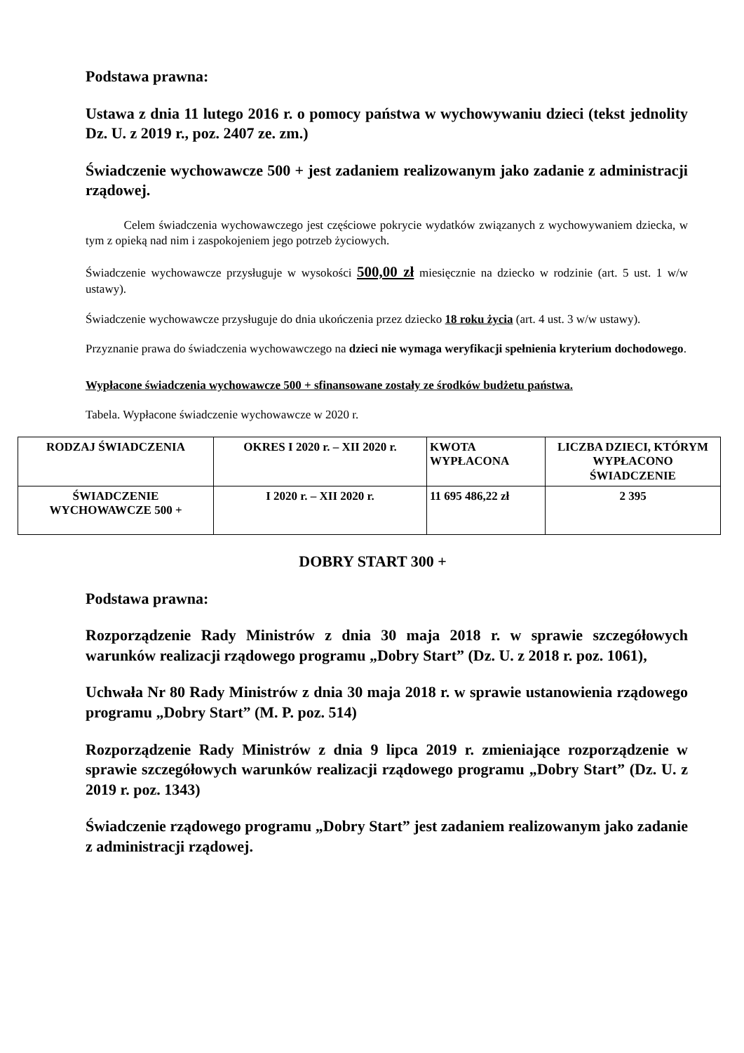Podstawa prawna:
Ustawa z dnia 11 lutego 2016 r. o pomocy państwa w wychowywaniu dzieci (tekst jednolity Dz. U. z 2019 r., poz. 2407 ze. zm.)
Świadczenie wychowawcze 500 + jest zadaniem realizowanym jako zadanie z administracji rządowej.
Celem świadczenia wychowawczego jest częściowe pokrycie wydatków związanych z wychowywaniem dziecka, w tym z opieką nad nim i zaspokojeniem jego potrzeb życiowych.
Świadczenie wychowawcze przysługuje w wysokości 500,00 zł miesięcznie na dziecko w rodzinie (art. 5 ust. 1 w/w ustawy).
Świadczenie wychowawcze przysługuje do dnia ukończenia przez dziecko 18 roku życia (art. 4 ust. 3 w/w ustawy).
Przyznanie prawa do świadczenia wychowawczego na dzieci nie wymaga weryfikacji spełnienia kryterium dochodowego.
Wypłacone świadczenia wychowawcze 500 + sfinansowane zostały ze środków budżetu państwa.
Tabela. Wypłacone świadczenie wychowawcze w 2020 r.
| RODZAJ ŚWIADCZENIA | OKRES I 2020 r. – XII 2020 r. | KWOTA WYPŁACONA | LICZBA DZIECI, KTÓRYM WYPŁACONO ŚWIADCZENIE |
| --- | --- | --- | --- |
| ŚWIADCZENIE WYCHOWAWCZE 500 + | I 2020 r. – XII 2020 r. | 11 695 486,22 zł | 2 395 |
DOBRY START 300 +
Podstawa prawna:
Rozporządzenie Rady Ministrów z dnia 30 maja 2018 r. w sprawie szczegółowych warunków realizacji rządowego programu „Dobry Start” (Dz. U. z 2018 r. poz. 1061),
Uchwała Nr 80 Rady Ministrów z dnia 30 maja 2018 r. w sprawie ustanowienia rządowego programu „Dobry Start” (M. P. poz. 514)
Rozporządzenie Rady Ministrów z dnia 9 lipca 2019 r. zmieniające rozporządzenie w sprawie szczegółowych warunków realizacji rządowego programu „Dobry Start” (Dz. U. z 2019 r. poz. 1343)
Świadczenie rządowego programu „Dobry Start” jest zadaniem realizowanym jako zadanie z administracji rządowej.